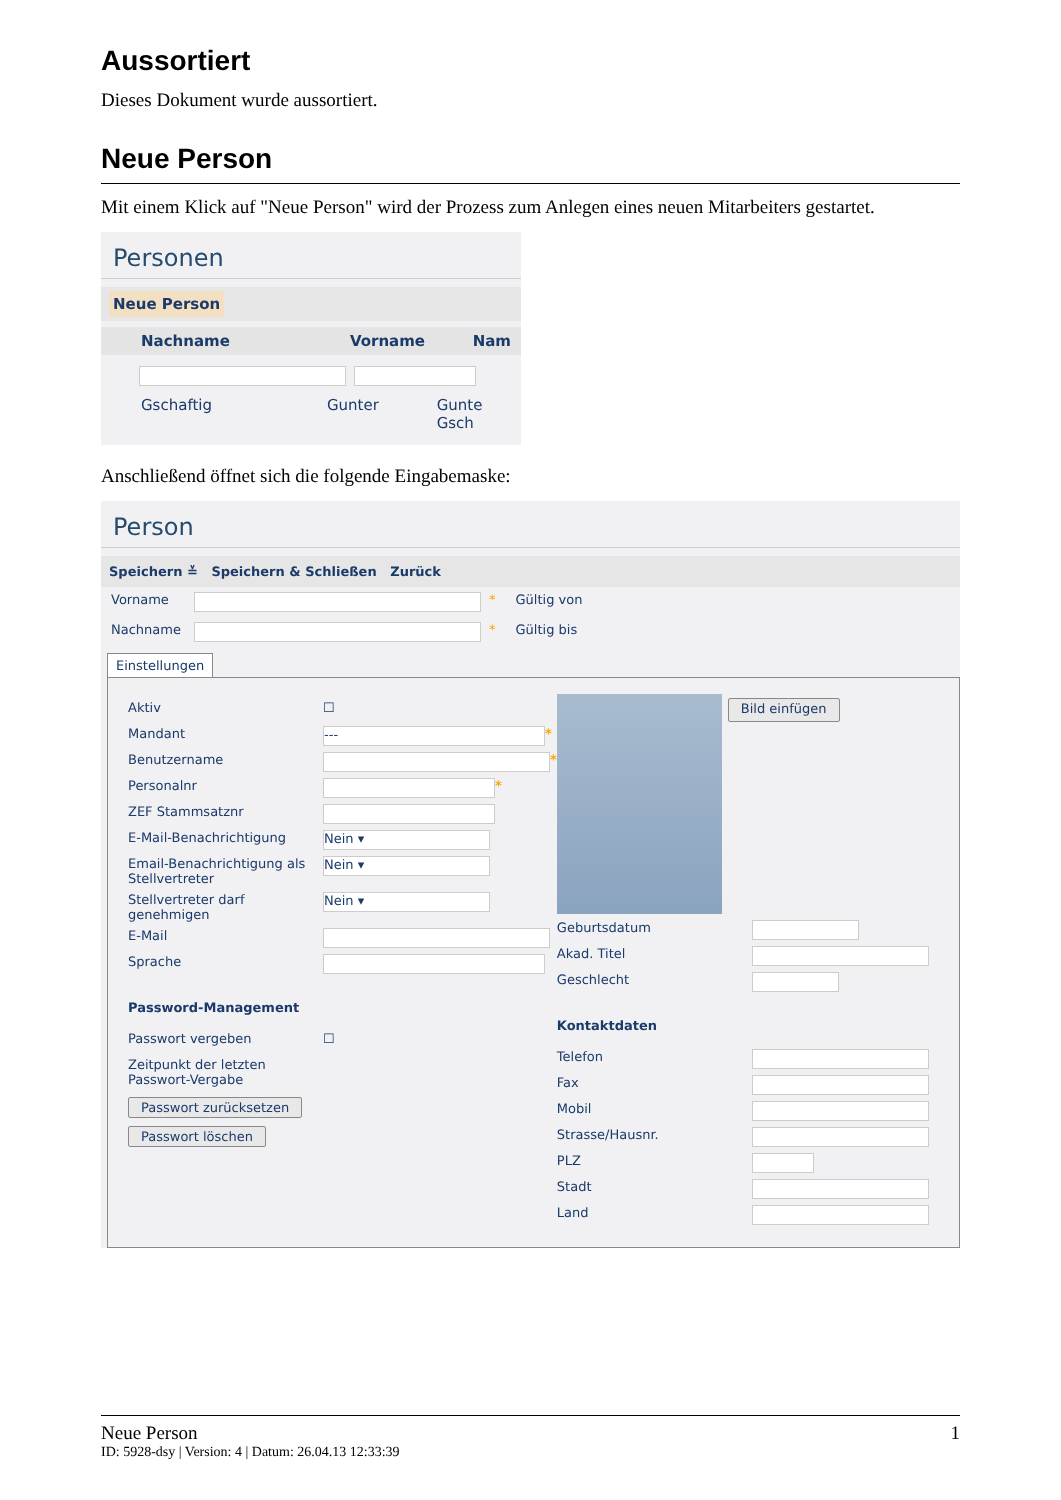Aussortiert
Dieses Dokument wurde aussortiert.
Neue Person
Mit einem Klick auf "Neue Person" wird der Prozess zum Anlegen eines neuen Mitarbeiters gestartet.
Personen
Neue Person
Nachname Vorname Nam
Gschaftig Gunter Gunte Gsch
Anschließend öffnet sich die folgende Eingabemaske:
Person
Speichern ≚ Speichern & Schließen Zurück
Vorname * Gültig von
Nachname * Gültig bis
Einstellungen
Aktiv ☐
Mandant
---
*
Benutzername *
Personalnr *
ZEF Stammsatznr
E-Mail-Benachrichtigung
Nein ▾
Email-Benachrichtigung als Stellvertreter
Nein ▾
Stellvertreter darf genehmigen
Nein ▾
E-Mail
Sprache
Password-Management
Passwort vergeben ☐
Zeitpunkt der letzten Passwort-Vergabe
Passwort zurücksetzen
Passwort löschen
Bild einfügen
Geburtsdatum
Akad. Titel
Geschlecht
Kontaktdaten
Telefon
Fax
Mobil
Strasse/Hausnr.
PLZ
Stadt
Land
Neue Person 1
ID: 5928-dsy | Version: 4 | Datum: 26.04.13 12:33:39